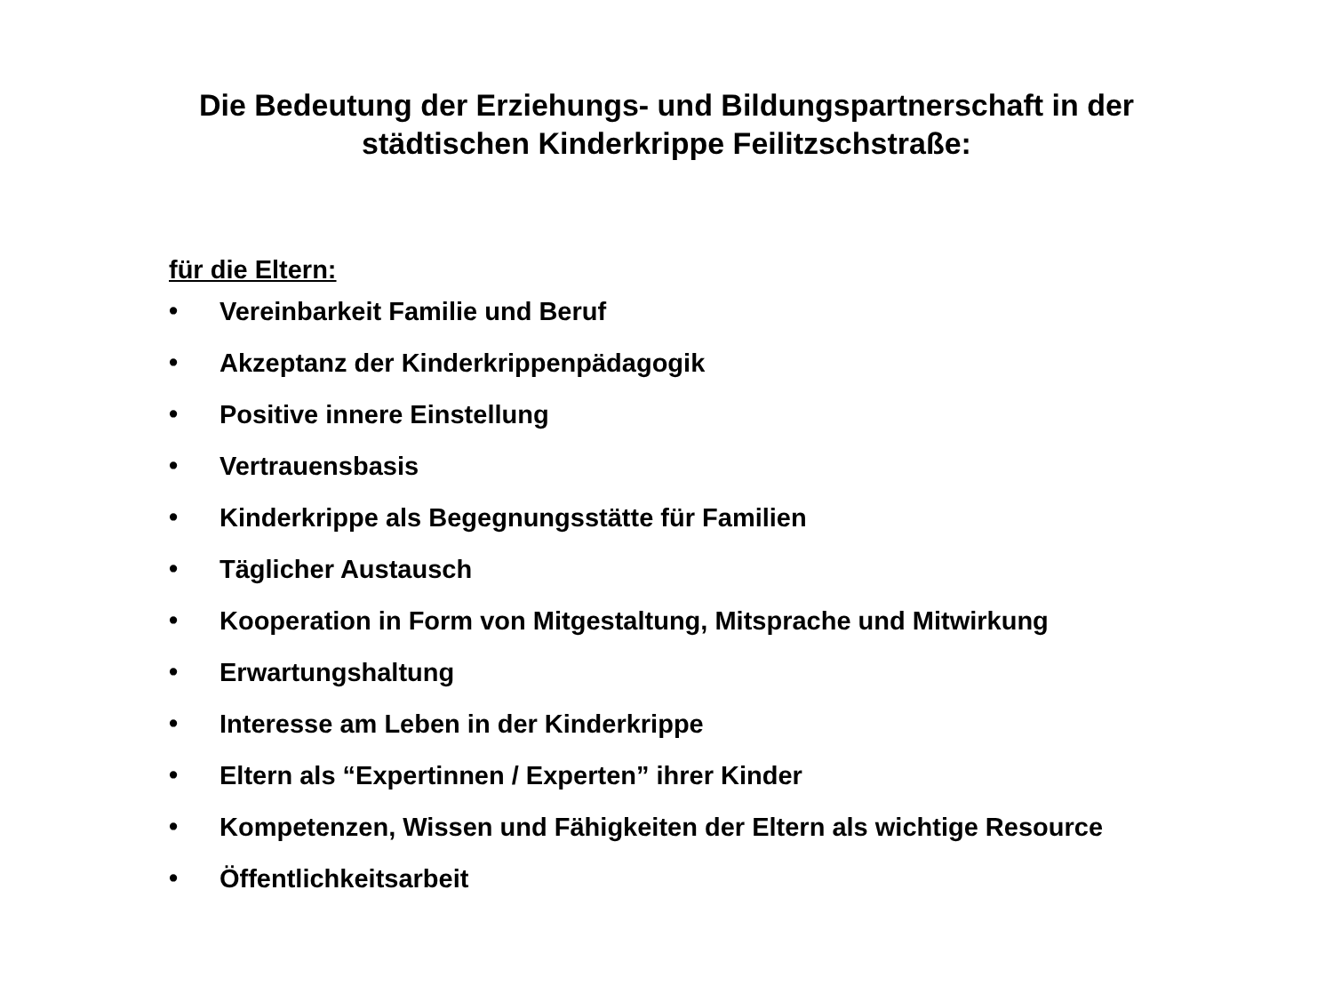Die Bedeutung der Erziehungs- und Bildungspartnerschaft in der
städtischen Kinderkrippe Feilitzschstraße:
für die Eltern:
• Vereinbarkeit Familie und Beruf
• Akzeptanz der Kinderkrippenpädagogik
• Positive innere Einstellung
• Vertrauensbasis
• Kinderkrippe als Begegnungsstätte für Familien
• Täglicher Austausch
• Kooperation in Form von Mitgestaltung, Mitsprache und Mitwirkung
• Erwartungshaltung
• Interesse am Leben in der Kinderkrippe
• Eltern als “Expertinnen / Experten” ihrer Kinder
• Kompetenzen, Wissen und Fähigkeiten der Eltern als wichtige Resource
• Öffentlichkeitsarbeit